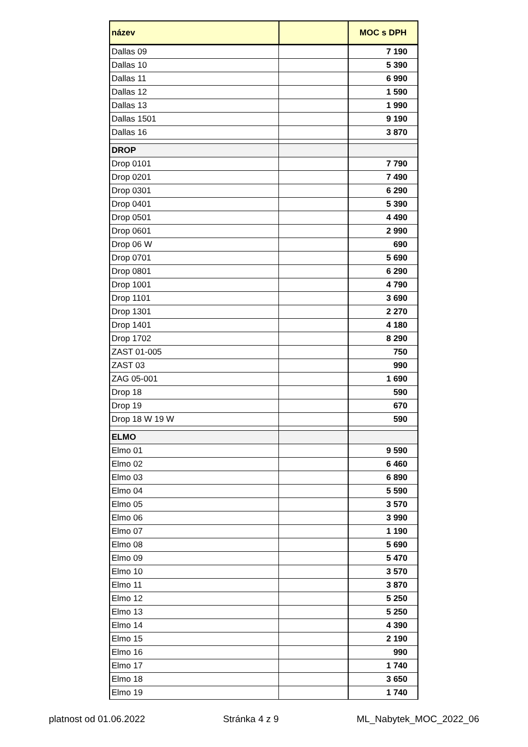| název | | MOC s DPH |
| --- | --- | --- |
| Dallas 09 | | 7 190 |
| Dallas 10 | | 5 390 |
| Dallas 11 | | 6 990 |
| Dallas 12 | | 1 590 |
| Dallas 13 | | 1 990 |
| Dallas 1501 | | 9 190 |
| Dallas 16 | | 3 870 |
| DROP | | |
| Drop 0101 | | 7 790 |
| Drop 0201 | | 7 490 |
| Drop 0301 | | 6 290 |
| Drop 0401 | | 5 390 |
| Drop 0501 | | 4 490 |
| Drop 0601 | | 2 990 |
| Drop 06 W | | 690 |
| Drop 0701 | | 5 690 |
| Drop 0801 | | 6 290 |
| Drop 1001 | | 4 790 |
| Drop 1101 | | 3 690 |
| Drop 1301 | | 2 270 |
| Drop 1401 | | 4 180 |
| Drop 1702 | | 8 290 |
| ZAST 01-005 | | 750 |
| ZAST 03 | | 990 |
| ZAG 05-001 | | 1 690 |
| Drop 18 | | 590 |
| Drop 19 | | 670 |
| Drop 18 W 19 W | | 590 |
| ELMO | | |
| Elmo 01 | | 9 590 |
| Elmo 02 | | 6 460 |
| Elmo 03 | | 6 890 |
| Elmo 04 | | 5 590 |
| Elmo 05 | | 3 570 |
| Elmo 06 | | 3 990 |
| Elmo 07 | | 1 190 |
| Elmo 08 | | 5 690 |
| Elmo 09 | | 5 470 |
| Elmo 10 | | 3 570 |
| Elmo 11 | | 3 870 |
| Elmo 12 | | 5 250 |
| Elmo 13 | | 5 250 |
| Elmo 14 | | 4 390 |
| Elmo 15 | | 2 190 |
| Elmo 16 | | 990 |
| Elmo 17 | | 1 740 |
| Elmo 18 | | 3 650 |
| Elmo 19 | | 1 740 |
platnost od 01.06.2022 Stránka 4 z 9 ML_Nabytek_MOC_2022_06